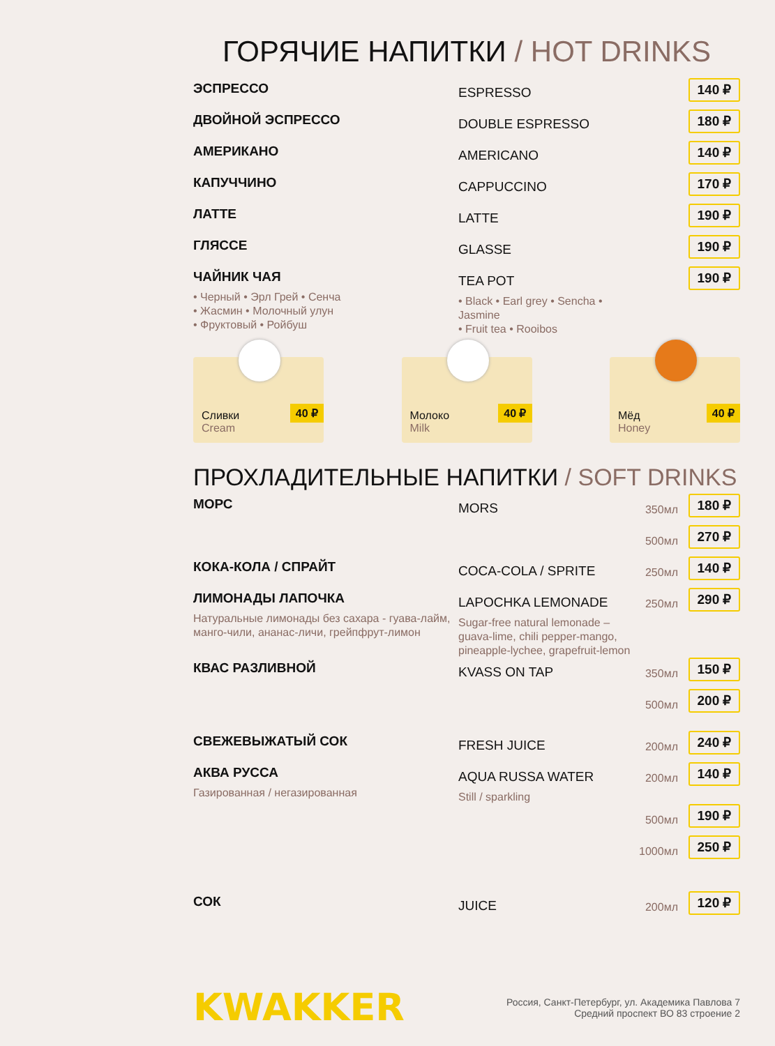ГОРЯЧИЕ НАПИТКИ / HOT DRINKS
ЭСПРЕССО
ESPRESSO
140 ₽
ДВОЙНОЙ ЭСПРЕССО
DOUBLE ESPRESSO
180 ₽
АМЕРИКАНО
AMERICANO
140 ₽
КАПУЧЧИНО
CAPPUCCINO
170 ₽
ЛАТТЕ
LATTE
190 ₽
ГЛЯССЕ
GLASSE
190 ₽
ЧАЙНИК ЧАЯ
• Черный • Эрл Грей • Сенча
• Жасмин • Молочный улун
• Фруктовый • Ройбуш
TEA POT
• Black • Earl grey • Sencha • Jasmine
• Fruit tea • Rooibos
190 ₽
Сливки
Cream
40 ₽
Молоко
Milk
40 ₽
Мёд
Honey
40 ₽
ПРОХЛАДИТЕЛЬНЫЕ НАПИТКИ / SOFT DRINKS
МОРС
MORS
350мл
180 ₽
500мл
270 ₽
КОКА-КОЛА / СПРАЙТ
COCA-COLA / SPRITE
250мл
140 ₽
ЛИМОНАДЫ ЛАПОЧКА
Натуральные лимонады без сахара - гуава-лайм, манго-чили, ананас-личи, грейпфрут-лимон
LAPOCHKA LEMONADE
Sugar-free natural lemonade – guava-lime, chili pepper-mango, pineapple-lychee, grapefruit-lemon
250мл
290 ₽
КВАС РАЗЛИВНОЙ
KVASS ON TAP
350мл
150 ₽
500мл
200 ₽
СВЕЖЕВЫЖАТЫЙ СОК
FRESH JUICE
200мл
240 ₽
АКВА РУССА
Газированная / негазированная
AQUA RUSSA WATER
Still / sparkling
200мл
140 ₽
500мл
190 ₽
1000мл
250 ₽
СОК
JUICE
200мл
120 ₽
KWAKKER
Россия, Санкт-Петербург, ул. Академика Павлова 7
Средний проспект ВО 83 строение 2